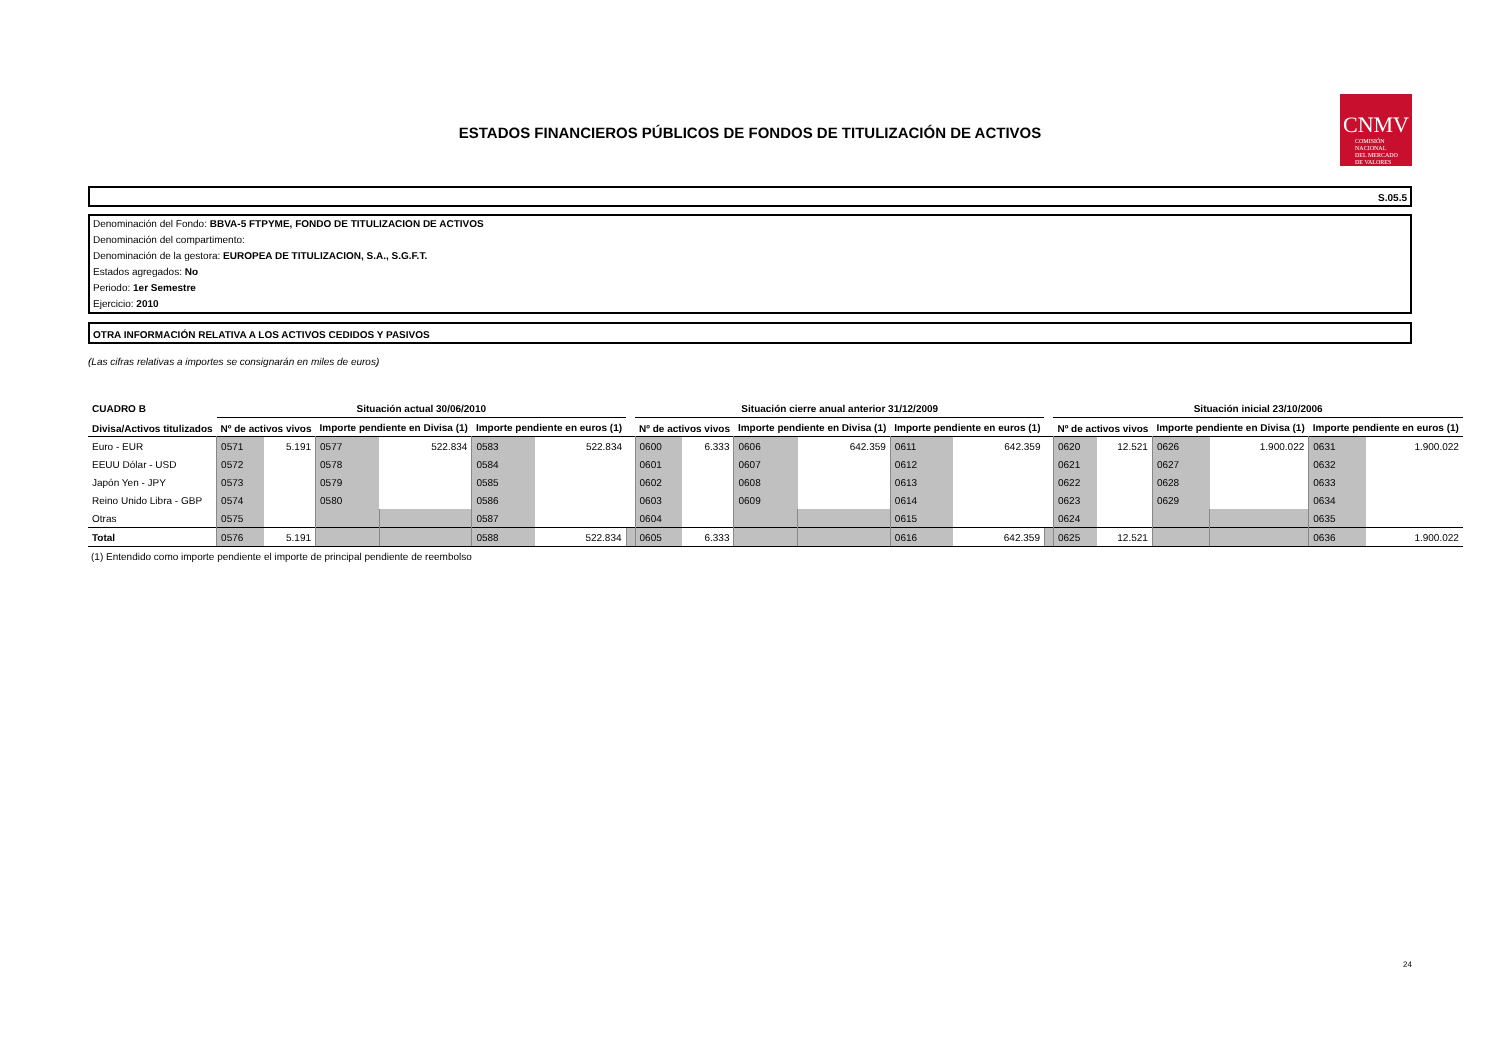ESTADOS FINANCIEROS PÚBLICOS DE FONDOS DE TITULIZACIÓN DE ACTIVOS
CNMV
COMISIÓN
NACIONAL
DEL MERCADO
DE VALORES
S.05.5
Denominación del Fondo: BBVA-5 FTPYME, FONDO DE TITULIZACION DE ACTIVOS
Denominación del compartimento:
Denominación de la gestora: EUROPEA DE TITULIZACION, S.A., S.G.F.T.
Estados agregados: No
Periodo: 1er Semestre
Ejercicio: 2010
OTRA INFORMACIÓN RELATIVA A LOS ACTIVOS CEDIDOS Y PASIVOS
(Las cifras relativas a importes se consignarán en miles de euros)
| CUADRO B | Situación actual 30/06/2010 | | | | | | | Situación cierre anual anterior 31/12/2009 | | | | | | | Situación inicial 23/10/2006 | | | | | |
| --- | --- | --- | --- | --- | --- | --- | --- | --- | --- | --- | --- | --- | --- | --- | --- | --- | --- | --- | --- | --- |
| Divisa/Activos titulizados | Nº de activos vivos | | Importe pendiente en Divisa (1) | | Importe pendiente en euros (1) | | | Nº de activos vivos | | Importe pendiente en Divisa (1) | | Importe pendiente en euros (1) | | | Nº de activos vivos | | Importe pendiente en Divisa (1) | | Importe pendiente en euros (1) | |
| Euro - EUR | 0571 | 5.191 | 0577 | 522.834 | 0583 | 522.834 | | 0600 | 6.333 | 0606 | 642.359 | 0611 | 642.359 | | 0620 | 12.521 | 0626 | 1.900.022 | 0631 | 1.900.022 |
| EEUU Dólar - USD | 0572 | | 0578 | | 0584 | | | 0601 | | 0607 | | 0612 | | | 0621 | | 0627 | | 0632 | |
| Japón Yen - JPY | 0573 | | 0579 | | 0585 | | | 0602 | | 0608 | | 0613 | | | 0622 | | 0628 | | 0633 | |
| Reino Unido Libra - GBP | 0574 | | 0580 | | 0586 | | | 0603 | | 0609 | | 0614 | | | 0623 | | 0629 | | 0634 | |
| Otras | 0575 | | | | 0587 | | | 0604 | | | | 0615 | | | 0624 | | | | 0635 | |
| Total | 0576 | 5.191 | | | 0588 | 522.834 | | 0605 | 6.333 | | | 0616 | 642.359 | | 0625 | 12.521 | | | 0636 | 1.900.022 |
(1) Entendido como importe pendiente el importe de principal pendiente de reembolso
24